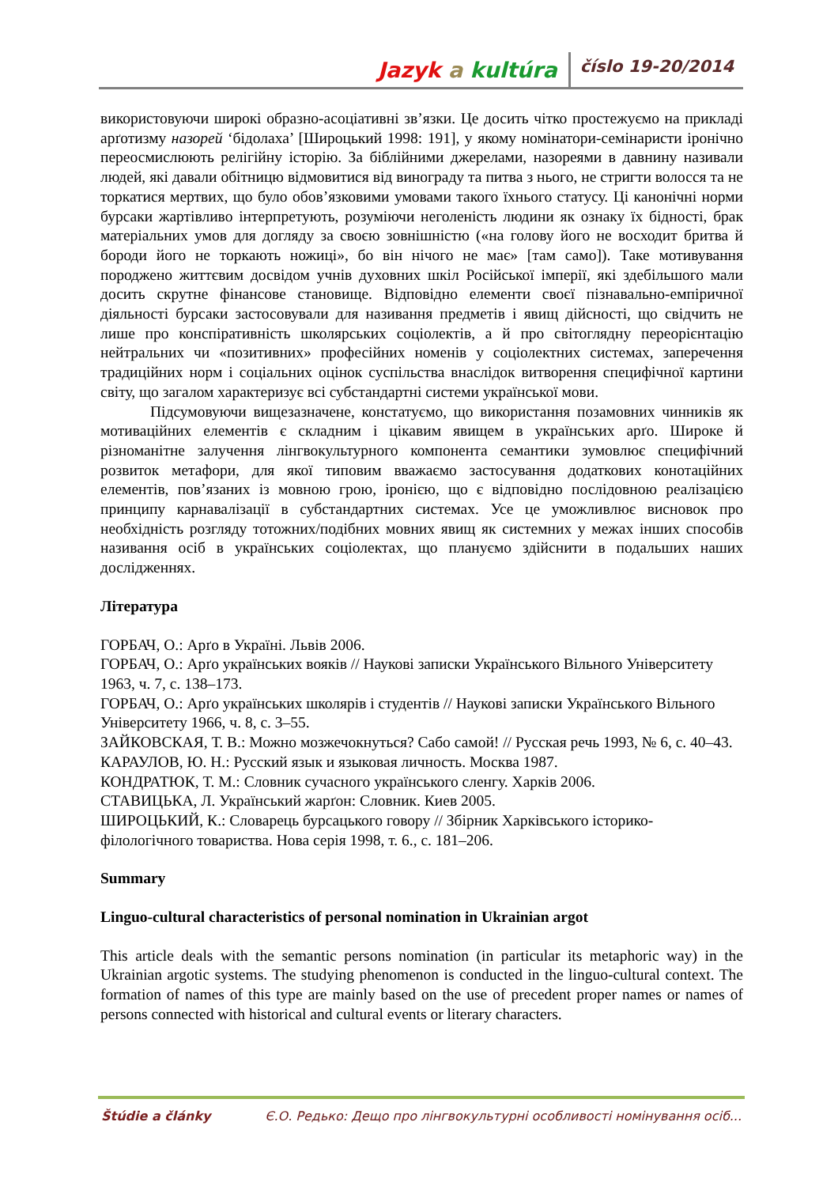Jazyk a kultúra číslo 19-20/2014
використовуючи широкі образно-асоціативні зв’язки. Це досить чітко простежуємо на прикладі арґотизму назорей ‘бідолаха’ [Широцький 1998: 191], у якому номінатори-семінаристи іронічно переосмислюють релігійну історію. За біблійними джерелами, назореями в давнину називали людей, які давали обітницю відмовитися від винограду та питва з нього, не стригти волосся та не торкатися мертвих, що було обов’язковими умовами такого їхнього статусу. Ці канонічні норми бурсаки жартівливо інтерпретують, розуміючи неголеність людини як ознаку їх бідності, брак матеріальних умов для догляду за своєю зовнішністю («на голову його не восходит бритва й бороди його не торкають ножиці», бо він нічого не має» [там само]). Таке мотивування породжено життєвим досвідом учнів духовних шкіл Російської імперії, які здебільшого мали досить скрутне фінансове становище. Відповідно елементи своєї пізнавально-емпіричної діяльності бурсаки застосовували для називання предметів і явищ дійсності, що свідчить не лише про конспіративність школярських соціолектів, а й про світоглядну переорієнтацію нейтральних чи «позитивних» професійних номенів у соціолектних системах, заперечення традиційних норм і соціальних оцінок суспільства внаслідок витворення специфічної картини світу, що загалом характеризує всі субстандартні системи української мови.
Підсумовуючи вищезазначене, констатуємо, що використання позамовних чинників як мотиваційних елементів є складним і цікавим явищем в українських арґо. Широке й різноманітне залучення лінгвокультурного компонента семантики зумовлює специфічний розвиток метафори, для якої типовим вважаємо застосування додаткових конотаційних елементів, пов’язаних із мовною грою, іронією, що є відповідно послідовною реалізацією принципу карнавалізації в субстандартних системах. Усе це уможливлює висновок про необхідність розгляду тотожних/подібних мовних явищ як системних у межах інших способів називання осіб в українських соціолектах, що плануємо здійснити в подальших наших дослідженнях.
Література
ГОРБАЧ, О.: Арґо в Україні. Львів 2006.
ГОРБАЧ, О.: Арґо українських вояків // Наукові записки Українського Вільного Університету 1963, ч. 7, с. 138–173.
ГОРБАЧ, О.: Арґо українських школярів і студентів // Наукові записки Українського Вільного Університету 1966, ч. 8, с. 3–55.
ЗАЙКОВСКАЯ, Т. В.: Можно мозжечокнуться? Сабо самой! // Русская речь 1993, № 6, с. 40–43.
КАРАУЛОВ, Ю. Н.: Русский язык и языковая личность. Москва 1987.
КОНДРАТЮК, Т. М.: Словник сучасного українського сленгу. Харків 2006.
СТАВИЦЬКА, Л. Український жарґон: Словник. Киев 2005.
ШИРОЦЬКИЙ, К.: Словарець бурсацького говору // Збірник Харківського історико-філологічного товариства. Нова серія 1998, т. 6., с. 181–206.
Summary
Linguo-cultural characteristics of personal nomination in Ukrainian argot
This article deals with the semantic persons nomination (in particular its metaphoric way) in the Ukrainian argotic systems. The studying phenomenon is conducted in the linguo-cultural context. The formation of names of this type are mainly based on the use of precedent proper names or names of persons connected with historical and cultural events or literary characters.
Štúdie a články Є.О. Редько: Дещо про лінгвокультурні особливості номінування осіб...